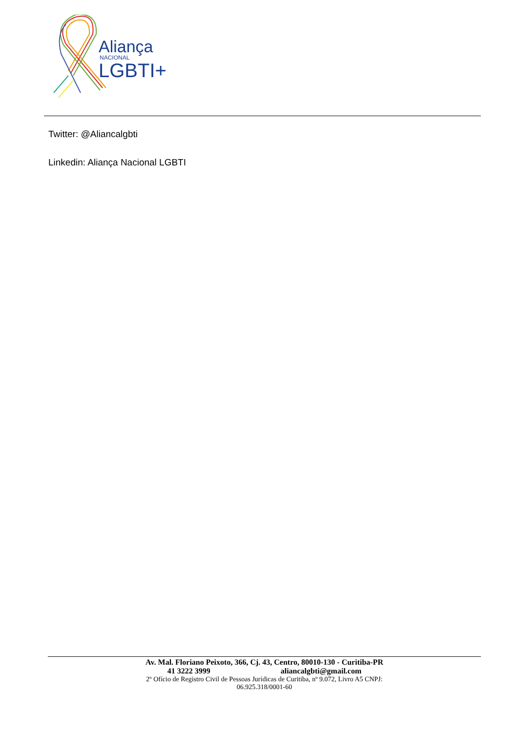Aliança
NACIONAL
LGBTI+
Twitter: @Aliancalgbti
Linkedin: Aliança Nacional LGBTI
Av. Mal. Floriano Peixoto, 366, Cj. 43, Centro, 80010-130 - Curitiba-PR
41 3222 3999 aliancalgbti@gmail.com
2º Ofício de Registro Civil de Pessoas Jurídicas de Curitiba, nº 9.072, Livro A5 CNPJ:
06.925.318/0001-60